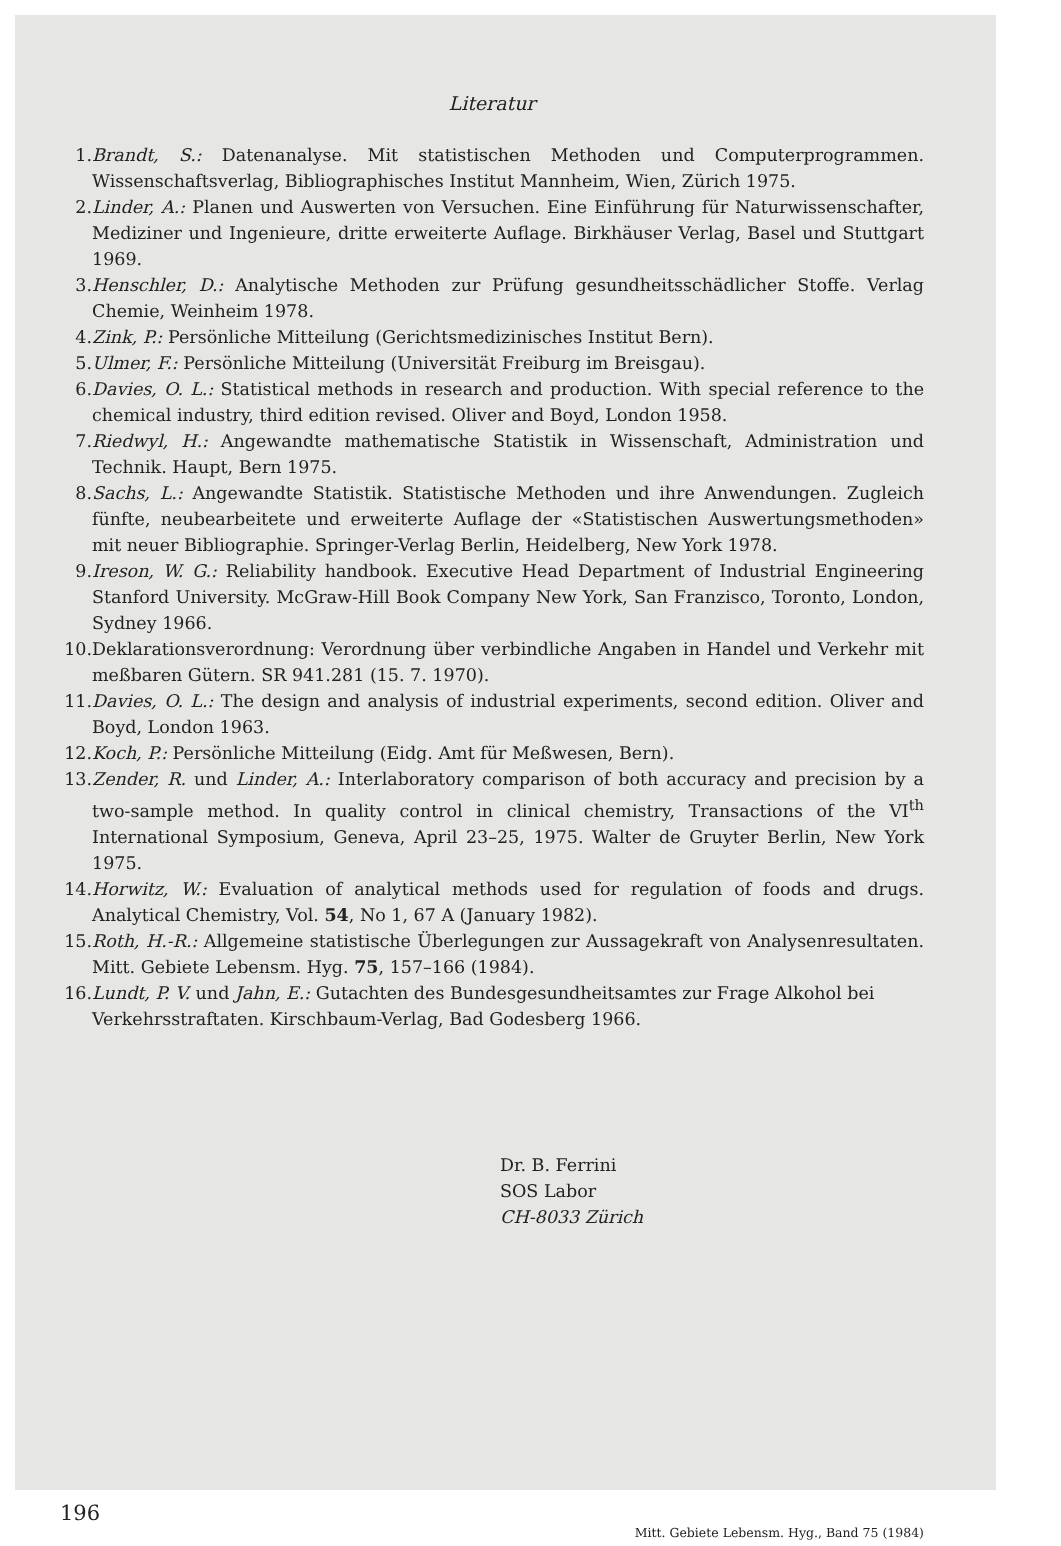Literatur
1. Brandt, S.: Datenanalyse. Mit statistischen Methoden und Computerprogrammen. Wissenschaftsverlag, Bibliographisches Institut Mannheim, Wien, Zürich 1975.
2. Linder, A.: Planen und Auswerten von Versuchen. Eine Einführung für Naturwissenschafter, Mediziner und Ingenieure, dritte erweiterte Auflage. Birkhäuser Verlag, Basel und Stuttgart 1969.
3. Henschler, D.: Analytische Methoden zur Prüfung gesundheitsschädlicher Stoffe. Verlag Chemie, Weinheim 1978.
4. Zink, P.: Persönliche Mitteilung (Gerichtsmedizinisches Institut Bern).
5. Ulmer, F.: Persönliche Mitteilung (Universität Freiburg im Breisgau).
6. Davies, O. L.: Statistical methods in research and production. With special reference to the chemical industry, third edition revised. Oliver and Boyd, London 1958.
7. Riedwyl, H.: Angewandte mathematische Statistik in Wissenschaft, Administration und Technik. Haupt, Bern 1975.
8. Sachs, L.: Angewandte Statistik. Statistische Methoden und ihre Anwendungen. Zugleich fünfte, neubearbeitete und erweiterte Auflage der «Statistischen Auswertungsmethoden» mit neuer Bibliographie. Springer-Verlag Berlin, Heidelberg, New York 1978.
9. Ireson, W. G.: Reliability handbook. Executive Head Department of Industrial Engineering Stanford University. McGraw-Hill Book Company New York, San Franzisco, Toronto, London, Sydney 1966.
10. Deklarationsverordnung: Verordnung über verbindliche Angaben in Handel und Verkehr mit meßbaren Gütern. SR 941.281 (15. 7. 1970).
11. Davies, O. L.: The design and analysis of industrial experiments, second edition. Oliver and Boyd, London 1963.
12. Koch, P.: Persönliche Mitteilung (Eidg. Amt für Meßwesen, Bern).
13. Zender, R. und Linder, A.: Interlaboratory comparison of both accuracy and precision by a two-sample method. In quality control in clinical chemistry, Transactions of the VI<sup>th</sup> International Symposium, Geneva, April 23–25, 1975. Walter de Gruyter Berlin, New York 1975.
14. Horwitz, W.: Evaluation of analytical methods used for regulation of foods and drugs. Analytical Chemistry, Vol. 54, No 1, 67 A (January 1982).
15. Roth, H.-R.: Allgemeine statistische Überlegungen zur Aussagekraft von Analysenresultaten. Mitt. Gebiete Lebensm. Hyg. 75, 157–166 (1984).
16. Lundt, P. V. und Jahn, E.: Gutachten des Bundesgesundheitsamtes zur Frage Alkohol bei Verkehrsstraftaten. Kirschbaum-Verlag, Bad Godesberg 1966.
Dr. B. Ferrini
SOS Labor
CH-8033 Zürich
196 Mitt. Gebiete Lebensm. Hyg., Band 75 (1984)